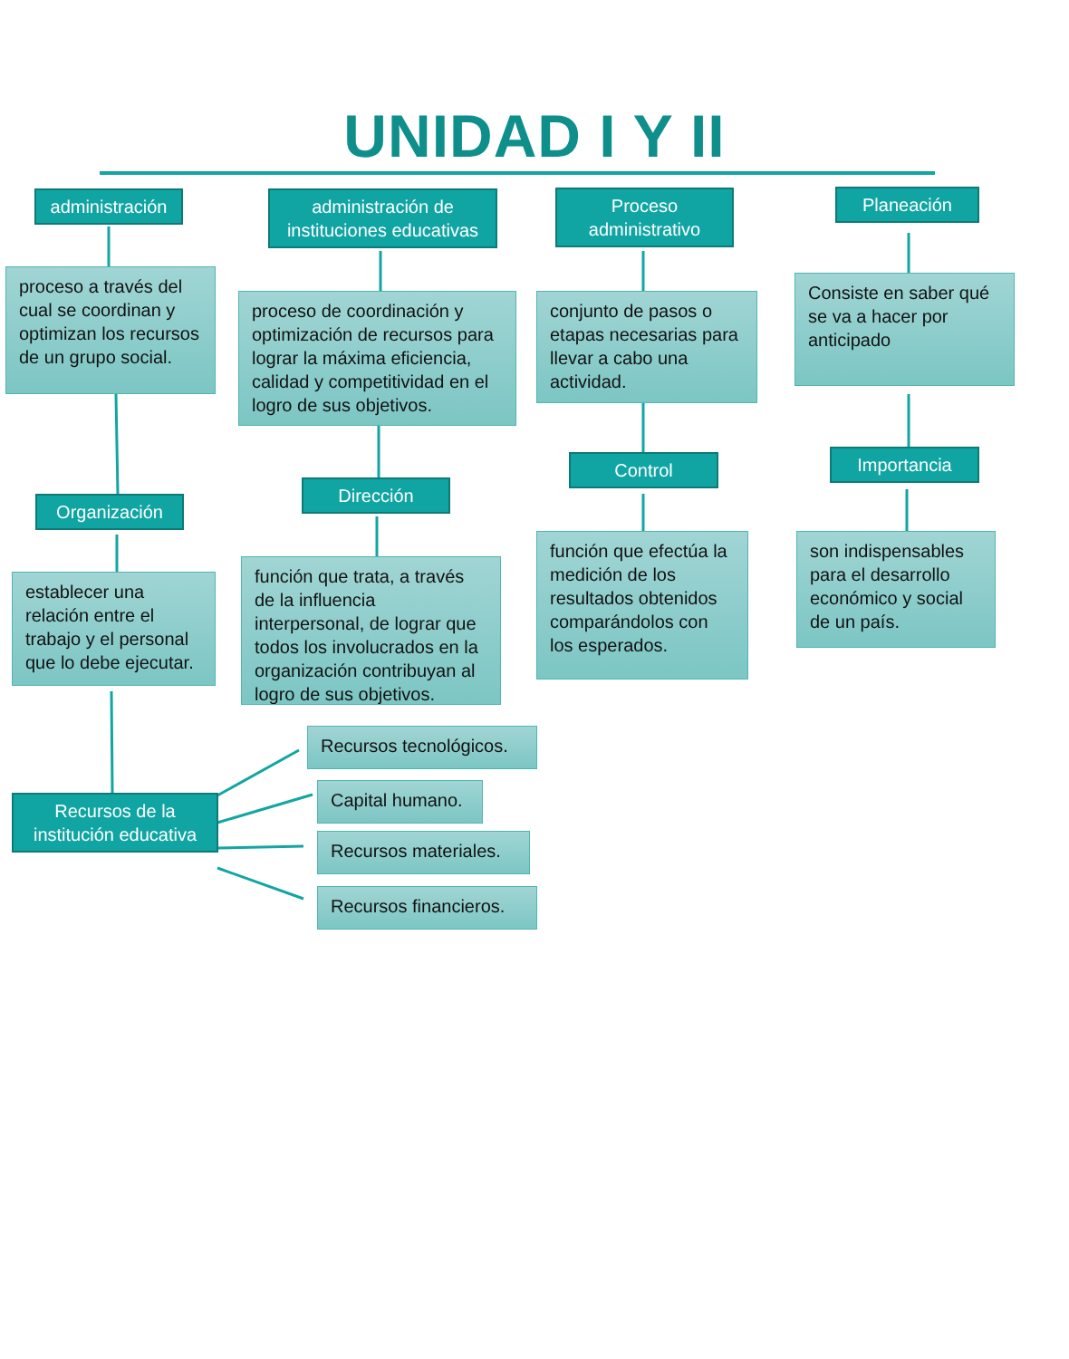UNIDAD I Y II
administración
proceso a través del cual se coordinan y optimizan los recursos de un grupo social.
Organización
establecer una relación entre el trabajo y el personal que lo debe ejecutar.
Recursos de la institución educativa
administración de instituciones educativas
proceso de coordinación y optimización de recursos para lograr la máxima eficiencia, calidad y competitividad en el logro de sus objetivos.
Dirección
función que trata, a través de la influencia interpersonal, de lograr que todos los involucrados en la organización contribuyan al logro de sus objetivos.
Proceso administrativo
conjunto de pasos o etapas necesarias para llevar a cabo una actividad.
Control
función que efectúa la medición de los resultados obtenidos comparándolos con los esperados.
Planeación
Consiste en saber qué se va a hacer por anticipado
Importancia
son indispensables para el desarrollo económico y social de un país.
Recursos tecnológicos.
Capital humano.
Recursos materiales.
Recursos financieros.